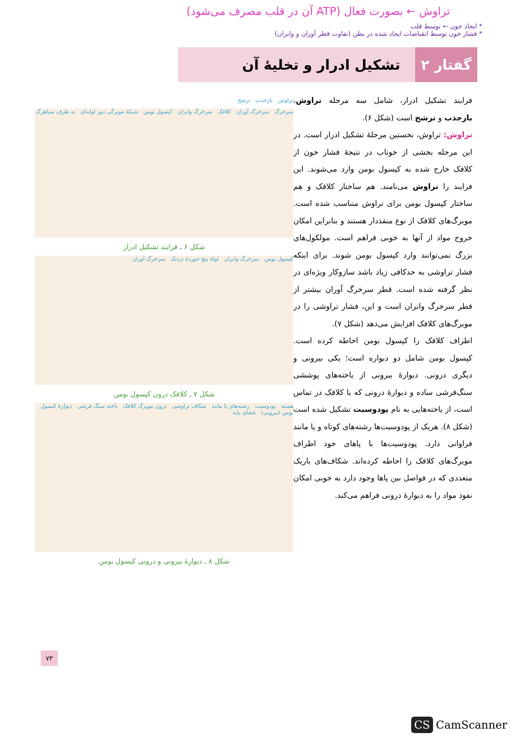تراوش ← بصورت فعال (ATP آن در قلب مصرف می‌شود)
* ایجاد خون ← توسط قلب
* فشار خون توسط انقباضات ایجاد شده در بطن (تفاوت قطر آوران و وابران)
گفتار ۲
تشکیل ادرار و تخلیهٔ آن
فرایند تشکیل ادرار، شامل سه مرحله تراوش، بازجذب و ترشح است (شکل ۶).
تراوش: تراوش، نخستین مرحلهٔ تشکیل ادرار است. در این مرحله بخشی از خوناب در نتیجهٔ فشار خون از کلافک خارج شده به کپسول بومن وارد می‌شوند. این فرایند را تراوش می‌نامند. هم ساختار کلافک و هم ساختار کپسول بومن برای تراوش متناسب شده است. مویرگ‌های کلافک از نوع منفذدار هستند و بنابراین امکان خروج مواد از آنها به خوبی فراهم است. مولکول‌های بزرگ نمی‌توانند وارد کپسول بومن شوند. برای اینکه فشار تراوشی به حدکافی زیاد باشد سازوکار ویژه‌ای در نظر گرفته شده است. قطر سرخرگ آوران بیشتر از قطر سرخرگ وابران است و این، فشار تراوشی را در مویرگ‌های کلافک افزایش می‌دهد (شکل ۷).
اطراف کلافک را کپسول بومن احاطه کرده است. کپسول بومن شامل دو دیواره است؛ یکی بیرونی و دیگری درونی. دیوارهٔ بیرونی از یاخته‌های پوششی سنگ‌فرشی ساده و دیوارهٔ درونی که با کلافک در تماس است، از یاخته‌هایی به نام پودوسیت تشکیل شده است (شکل ۸). هریک از پودوسیت‌ها رشته‌های کوتاه و پا مانند فراوانی دارد. پودوسیت‌ها با پاهای خود اطراف مویرگ‌های کلافک را احاطه کرده‌اند. شکاف‌های باریک متعددی که در فواصل بین پاها وجود دارد به خوبی امکان نفوذ مواد را به دیوارهٔ درونی فراهم می‌کند.
تراوش بازجذب ترشح
سرخرگ سرخرگ آوران کلافک سرخرگ وابران کپسول بومن شبکهٔ مویرگی دور لوله‌ای به طرف سیاهرگ
شکل ۶ ـ فرایند تشکیل ادرار
کپسول بومن سرخرگ وابران لولهٔ پیچ خوردهٔ نزدیک سرخرگ آوران
شکل ۷ ـ کلافک درون کپسول بومن
هسته پودوسیت رشته‌های پا مانند شکاف تراوشی درون مویرگ کلافک یاخته سنگ فرشی دیوارهٔ کپسول بومن (بیرونی) غشای پایه
شکل ۸ ـ دیوارهٔ بیرونی و درونی کپسول بومن
۷۳
CS CamScanner